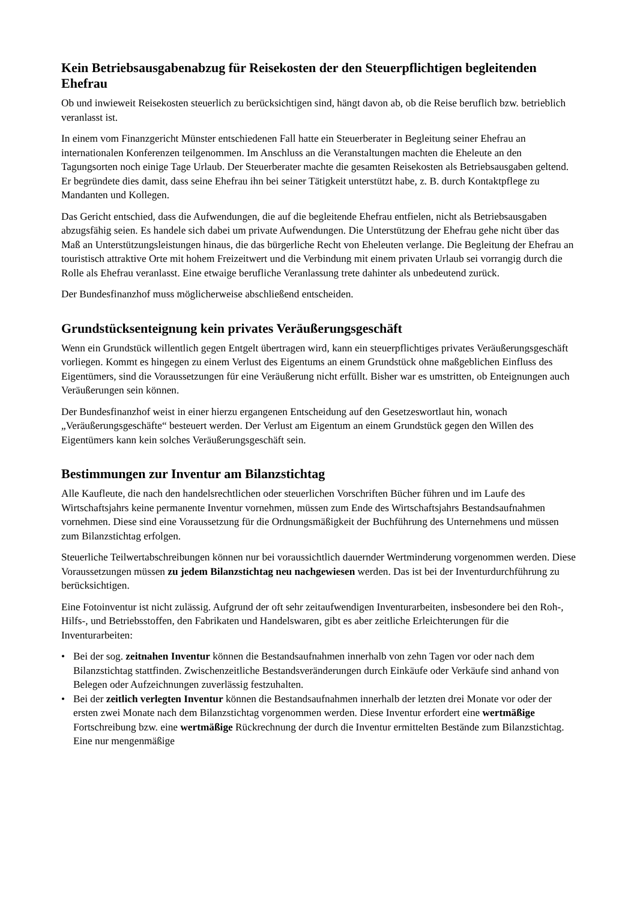Kein Betriebsausgabenabzug für Reisekosten der den Steuerpflichtigen begleitenden Ehefrau
Ob und inwieweit Reisekosten steuerlich zu berücksichtigen sind, hängt davon ab, ob die Reise beruflich bzw. betrieblich veranlasst ist.
In einem vom Finanzgericht Münster entschiedenen Fall hatte ein Steuerberater in Begleitung seiner Ehefrau an internationalen Konferenzen teilgenommen. Im Anschluss an die Veranstaltungen machten die Eheleute an den Tagungsorten noch einige Tage Urlaub. Der Steuerberater machte die gesamten Reisekosten als Betriebsausgaben geltend. Er begründete dies damit, dass seine Ehefrau ihn bei seiner Tätigkeit unterstützt habe, z. B. durch Kontaktpflege zu Mandanten und Kollegen.
Das Gericht entschied, dass die Aufwendungen, die auf die begleitende Ehefrau entfielen, nicht als Betriebsausgaben abzugsfähig seien. Es handele sich dabei um private Aufwendungen. Die Unterstützung der Ehefrau gehe nicht über das Maß an Unterstützungsleistungen hinaus, die das bürgerliche Recht von Eheleuten verlange. Die Begleitung der Ehefrau an touristisch attraktive Orte mit hohem Freizeitwert und die Verbindung mit einem privaten Urlaub sei vorrangig durch die Rolle als Ehefrau veranlasst. Eine etwaige berufliche Veranlassung trete dahinter als unbedeutend zurück.
Der Bundesfinanzhof muss möglicherweise abschließend entscheiden.
Grundstücksenteignung kein privates Veräußerungsgeschäft
Wenn ein Grundstück willentlich gegen Entgelt übertragen wird, kann ein steuerpflichtiges privates Veräußerungsgeschäft vorliegen. Kommt es hingegen zu einem Verlust des Eigentums an einem Grundstück ohne maßgeblichen Einfluss des Eigentümers, sind die Voraussetzungen für eine Veräußerung nicht erfüllt. Bisher war es umstritten, ob Enteignungen auch Veräußerungen sein können.
Der Bundesfinanzhof weist in einer hierzu ergangenen Entscheidung auf den Gesetzeswortlaut hin, wonach „Veräußerungsgeschäfte“ besteuert werden. Der Verlust am Eigentum an einem Grundstück gegen den Willen des Eigentümers kann kein solches Veräußerungsgeschäft sein.
Bestimmungen zur Inventur am Bilanzstichtag
Alle Kaufleute, die nach den handelsrechtlichen oder steuerlichen Vorschriften Bücher führen und im Laufe des Wirtschaftsjahrs keine permanente Inventur vornehmen, müssen zum Ende des Wirtschaftsjahrs Bestandsaufnahmen vornehmen. Diese sind eine Voraussetzung für die Ordnungsmäßigkeit der Buchführung des Unternehmens und müssen zum Bilanzstichtag erfolgen.
Steuerliche Teilwertabschreibungen können nur bei voraussichtlich dauernder Wertminderung vorgenommen werden. Diese Voraussetzungen müssen zu jedem Bilanzstichtag neu nachgewiesen werden. Das ist bei der Inventurdurchführung zu berücksichtigen.
Eine Fotoinventur ist nicht zulässig. Aufgrund der oft sehr zeitaufwendigen Inventurarbeiten, insbesondere bei den Roh-, Hilfs-, und Betriebsstoffen, den Fabrikaten und Handelswaren, gibt es aber zeitliche Erleichterungen für die Inventurarbeiten:
• Bei der sog. zeitnahen Inventur können die Bestandsaufnahmen innerhalb von zehn Tagen vor oder nach dem Bilanzstichtag stattfinden. Zwischenzeitliche Bestandsveränderungen durch Einkäufe oder Verkäufe sind anhand von Belegen oder Aufzeichnungen zuverlässig festzuhalten.
• Bei der zeitlich verlegten Inventur können die Bestandsaufnahmen innerhalb der letzten drei Monate vor oder der ersten zwei Monate nach dem Bilanzstichtag vorgenommen werden. Diese Inventur erfordert eine wertmäßige Fortschreibung bzw. eine wertmäßige Rückrechnung der durch die Inventur ermittelten Bestände zum Bilanzstichtag. Eine nur mengenmäßige